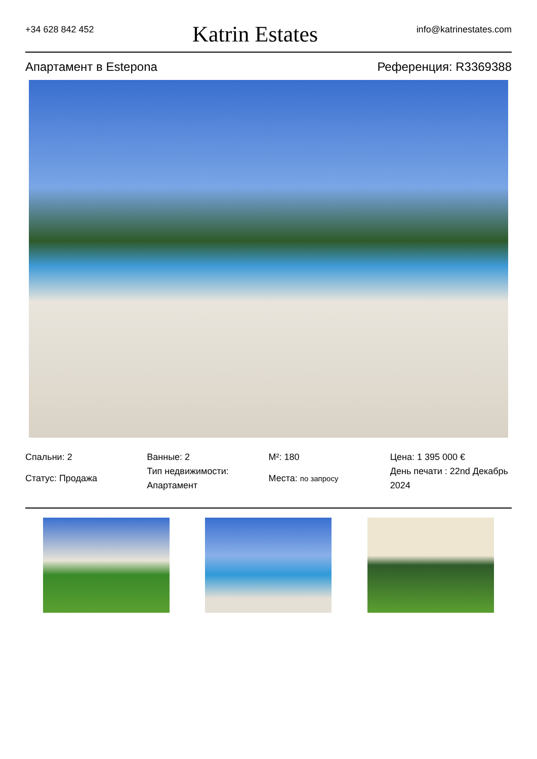+34 628 842 452 Katrin Estates info@katrinestates.com
Апартамент в Estepona Референция: R3369388
Спальни: 2
Статус: Продажа
Ванные: 2
Тип недвижимости: Апартамент
M²: 180
Места: по запросу
Цена: 1 395 000 €
День печати : 22nd Декабрь 2024